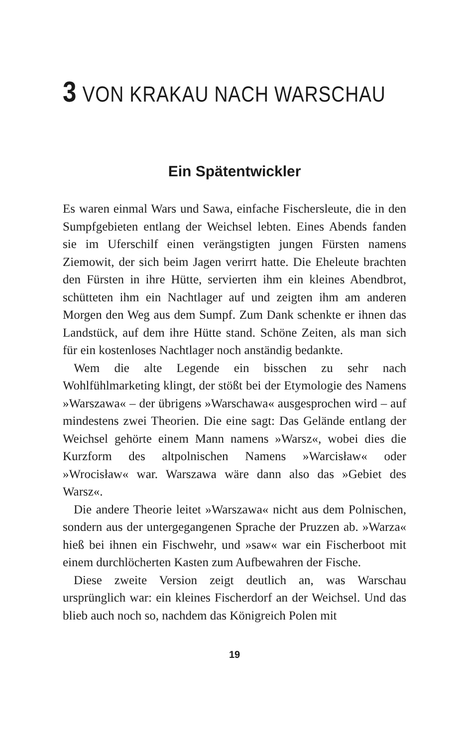3 VON KRAKAU NACH WARSCHAU
Ein Spätentwickler
Es waren einmal Wars und Sawa, einfache Fischersleute, die in den Sumpfgebieten entlang der Weichsel lebten. Eines Abends fanden sie im Uferschilf einen verängstigten jungen Fürsten namens Ziemowit, der sich beim Jagen verirrt hatte. Die Eheleute brachten den Fürsten in ihre Hütte, servierten ihm ein kleines Abendbrot, schütteten ihm ein Nachtlager auf und zeigten ihm am anderen Morgen den Weg aus dem Sumpf. Zum Dank schenkte er ihnen das Landstück, auf dem ihre Hütte stand. Schöne Zeiten, als man sich für ein kostenloses Nachtlager noch anständig bedankte.
Wem die alte Legende ein bisschen zu sehr nach Wohlfühlmarketing klingt, der stößt bei der Etymologie des Namens »Warszawa« – der übrigens »Warschawa« ausgesprochen wird – auf mindestens zwei Theorien. Die eine sagt: Das Gelände entlang der Weichsel gehörte einem Mann namens »Warsz«, wobei dies die Kurzform des altpolnischen Namens »Warcisław« oder »Wrocisław« war. Warszawa wäre dann also das »Gebiet des Warsz«.
Die andere Theorie leitet »Warszawa« nicht aus dem Polnischen, sondern aus der untergegangenen Sprache der Pruzzen ab. »Warza« hieß bei ihnen ein Fischwehr, und »saw« war ein Fischerboot mit einem durchlöcherten Kasten zum Aufbewahren der Fische.
Diese zweite Version zeigt deutlich an, was Warschau ursprünglich war: ein kleines Fischerdorf an der Weichsel. Und das blieb auch noch so, nachdem das Königreich Polen mit
19